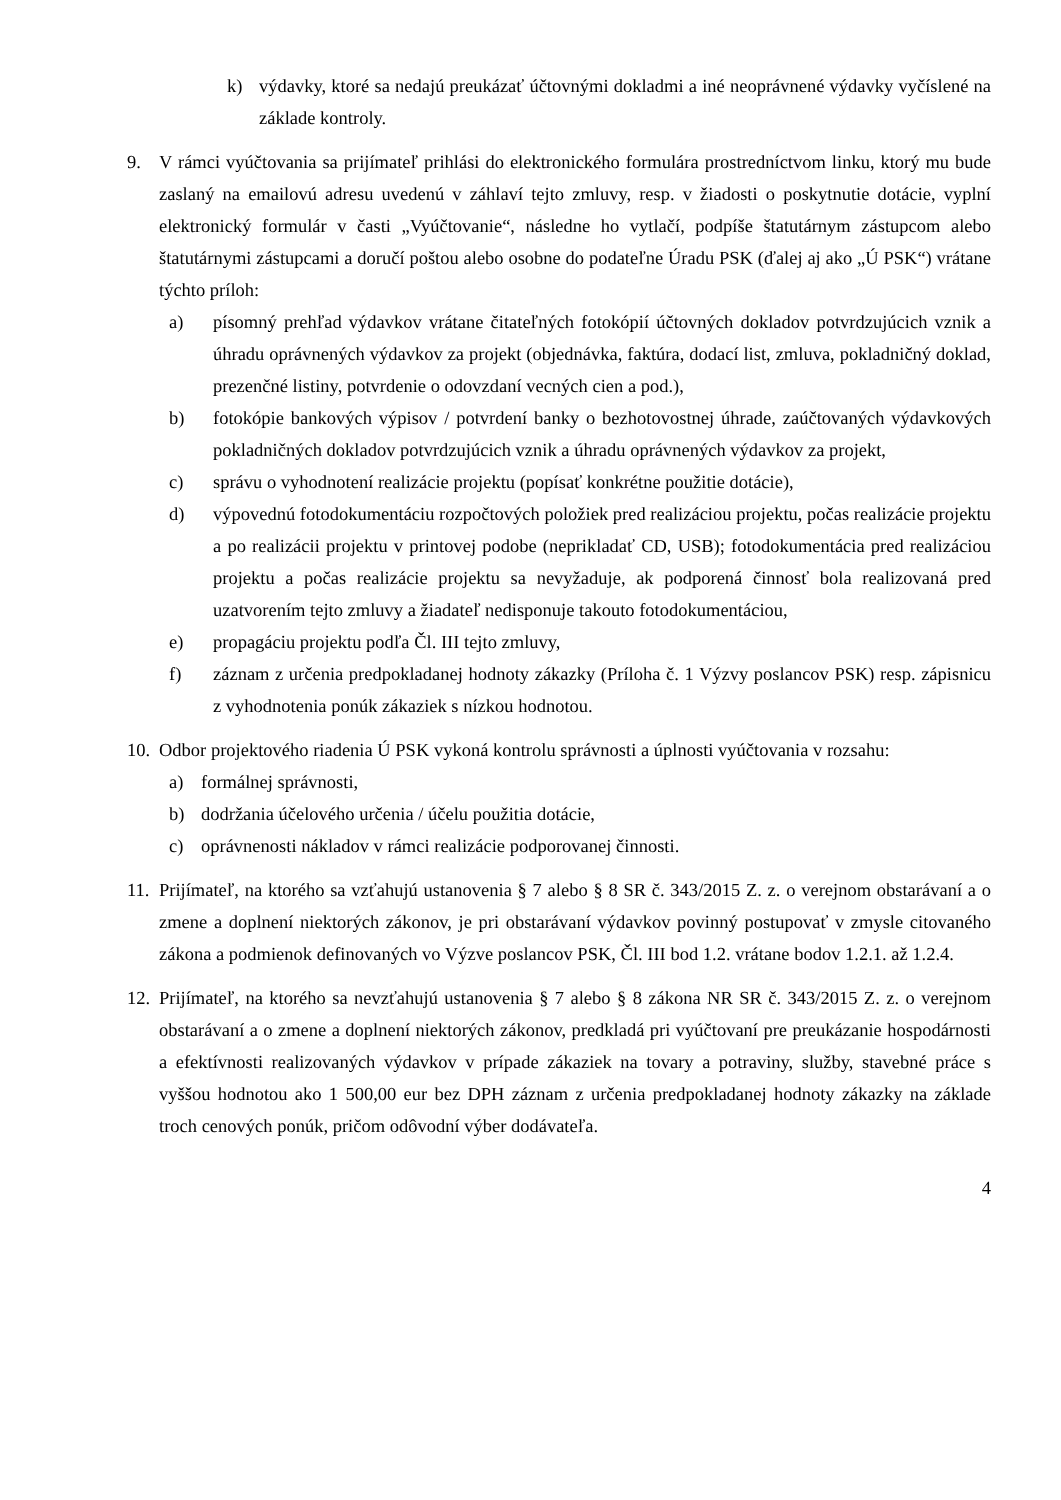k) výdavky, ktoré sa nedajú preukázať účtovnými dokladmi a iné neoprávnené výdavky vyčíslené na základe kontroly.
9. V rámci vyúčtovania sa prijímateľ prihlási do elektronického formulára prostredníctvom linku, ktorý mu bude zaslaný na emailovú adresu uvedenú v záhlaví tejto zmluvy, resp. v žiadosti o poskytnutie dotácie, vyplní elektronický formulár v časti „Vyúčtovanie“, následne ho vytlačí, podpíše štatutárnym zástupcom alebo štatutárnymi zástupcami a doručí poštou alebo osobne do podateľne Úradu PSK (ďalej aj ako „Ú PSK“) vrátane týchto príloh:
a) písomný prehľad výdavkov vrátane čitateľných fotokópií účtovných dokladov potvrdzujúcich vznik a úhradu oprávnených výdavkov za projekt (objednávka, faktúra, dodací list, zmluva, pokladničný doklad, prezenčné listiny, potvrdenie o odovzdaní vecných cien a pod.),
b) fotokópie bankových výpisov / potvrdení banky o bezhotovostnej úhrade, zaúčtovaných výdavkových pokladničných dokladov potvrdzujúcich vznik a úhradu oprávnených výdavkov za projekt,
c) správu o vyhodnotení realizácie projektu (popísať konkrétne použitie dotácie),
d) výpovednú fotodokumentáciu rozpočtových položiek pred realizáciou projektu, počas realizácie projektu a po realizácii projektu v printovej podobe (neprikladať CD, USB); fotodokumentácia pred realizáciou projektu a počas realizácie projektu sa nevyžaduje, ak podporená činnosť bola realizovaná pred uzatvorením tejto zmluvy a žiadateľ nedisponuje takouto fotodokumentáciou,
e) propagáciu projektu podľa Čl. III tejto zmluvy,
f) záznam z určenia predpokladanej hodnoty zákazky (Príloha č. 1 Výzvy poslancov PSK) resp. zápisnicu z vyhodnotenia ponúk zákaziek s nízkou hodnotou.
10.
Odbor projektového riadenia Ú PSK vykoná kontrolu správnosti a úplnosti vyúčtovania v rozsahu:
a) formálnej správnosti,
b) dodržania účelového určenia / účelu použitia dotácie,
c) oprávnenosti nákladov v rámci realizácie podporovanej činnosti.
11.
Prijímateľ, na ktorého sa vzťahujú ustanovenia § 7 alebo § 8 SR č. 343/2015 Z. z. o verejnom obstarávaní a o zmene a doplnení niektorých zákonov, je pri obstarávaní výdavkov povinný postupovať v zmysle citovaného zákona a podmienok definovaných vo Výzve poslancov PSK, Čl. III bod 1.2. vrátane bodov 1.2.1. až 1.2.4.
12.
Prijímateľ, na ktorého sa nevzťahujú ustanovenia § 7 alebo § 8 zákona NR SR č. 343/2015 Z. z. o verejnom obstarávaní a o zmene a doplnení niektorých zákonov, predkladá pri vyúčtovaní pre preukázanie hospodárnosti a efektívnosti realizovaných výdavkov v prípade zákaziek na tovary a potraviny, služby, stavebné práce s vyššou hodnotou ako 1 500,00 eur bez DPH záznam z určenia predpokladanej hodnoty zákazky na základe troch cenových ponúk, pričom odôvodní výber dodávateľa.
4